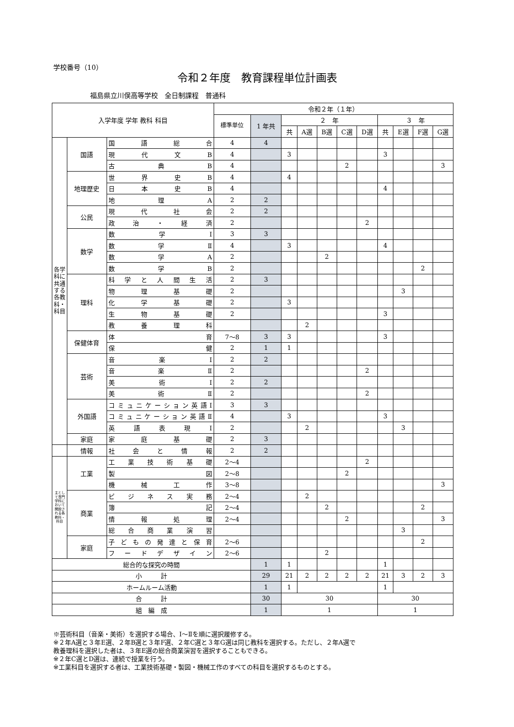学校番号（10）
令和２年度　教育課程単位計画表
福島県立川俣高等学校　全日制課程　普通科
| 入学年度 学年 教科 科目 | | | 令和２年（１年） | | | | | | | | | | |
| --- | --- | --- | --- | --- | --- | --- | --- | --- | --- | --- | --- | --- | --- |
| | | | 標準単位 | 1 年共 | ２ 年 | | | | | ３ 年 | | | |
| | | | | | 共 | A選 | B選 | C選 | D選 | 共 | E選 | F選 | G選 |
| 各学科に共通する各教科・科目 | 国語 | 国語総合 | 4 | 4 | | | | | | | | | |
| | | 現代文B | 4 | | 3 | | | | | 3 | | | |
| | | 古典B | 4 | | | | | 2 | | | | | 3 |
| | 地理歴史 | 世界史B | 4 | | 4 | | | | | | | | |
| | | 日本史B | 4 | | | | | | | 4 | | | |
| | | 地理A | 2 | 2 | | | | | | | | | |
| | 公民 | 現代社会 | 2 | 2 | | | | | | | | | |
| | | 政治・経済 | 2 | | | | | | 2 | | | | |
| | 数学 | 数学Ⅰ | 3 | 3 | | | | | | | | | |
| | | 数学Ⅱ | 4 | | 3 | | | | | 4 | | | |
| | | 数学A | 2 | | | | 2 | | | | | | |
| | | 数学B | 2 | | | | | | | | | 2 | |
| | 理科 | 科学と人間生活 | 2 | 3 | | | | | | | | | |
| | | 物理基礎 | 2 | | | | | | | | 3 | | |
| | | 化学基礎 | 2 | | 3 | | | | | | | | |
| | | 生物基礎 | 2 | | | | | | | 3 | | | |
| | | 教養理科 | | | | 2 | | | | | | | |
| | 保健体育 | 体育 | 7〜8 | 3 | 3 | | | | | 3 | | | |
| | | 保健 | 2 | 1 | 1 | | | | | | | | |
| | 芸術 | 音楽Ⅰ | 2 | 2 | | | | | | | | | |
| | | 音楽Ⅱ | 2 | | | | | | 2 | | | | |
| | | 美術Ⅰ | 2 | 2 | | | | | | | | | |
| | | 美術Ⅱ | 2 | | | | | | 2 | | | | |
| | 外国語 | コミュニケーション英語Ⅰ | 3 | 3 | | | | | | | | | |
| | | コミュニケーション英語Ⅱ | 4 | | 3 | | | | | 3 | | | |
| | | 英語表現Ⅰ | 2 | | | 2 | | | | | 3 | | |
| | 家庭 | 家庭基礎 | 2 | 3 | | | | | | | | | |
| | 情報 | 社会と情報 | 2 | 2 | | | | | | | | | |
| 主として専門学科において開設される各教科・科目 | 工業 | 工業技術基礎 | 2〜4 | | | | | | 2 | | | | |
| | | 製図 | 2〜8 | | | | | 2 | | | | | |
| | | 機械工作 | 3〜8 | | | | | | | | | | 3 |
| | 商業 | ビジネス実務 | 2〜4 | | | 2 | | | | | | | |
| | | 簿記 | 2〜4 | | | | 2 | | | | | 2 | |
| | | 情報処理 | 2〜4 | | | | | 2 | | | | | 3 |
| | | 総合商業演習 | | | | | | | | | 3 | | |
| | 家庭 | 子どもの発達と保育 | 2〜6 | | | | | | | | | 2 | |
| | | フードデザイン | 2〜6 | | | | 2 | | | | | | |
| 総合的な探究の時間 | | | | 1 | 1 | | | | | 1 | | | |
| 小 計 | | | | 29 | 21 | 2 | 2 | 2 | 2 | 21 | 3 | 2 | 3 |
| ホームルーム活動 | | | | 1 | 1 | | | | | 1 | | | |
| 合 計 | | | | 30 | 30 | | | | | 30 | | | |
| 組 編 成 | | | | 1 | 1 | | | | | 1 | | | |
※芸術科目（音楽・美術）を選択する場合、Ⅰ〜Ⅱを順に選択履修する。
※２年A選と３年E選、２年B選と３年F選、２年C選と３年G選は同じ教科を選択する。ただし、２年A選で
教養理科を選択した者は、３年E選の総合商業演習を選択することもできる。
※２年C選とD選は、連続で授業を行う。
※工業科目を選択する者は、工業技術基礎・製図・機械工作のすべての科目を選択するものとする。